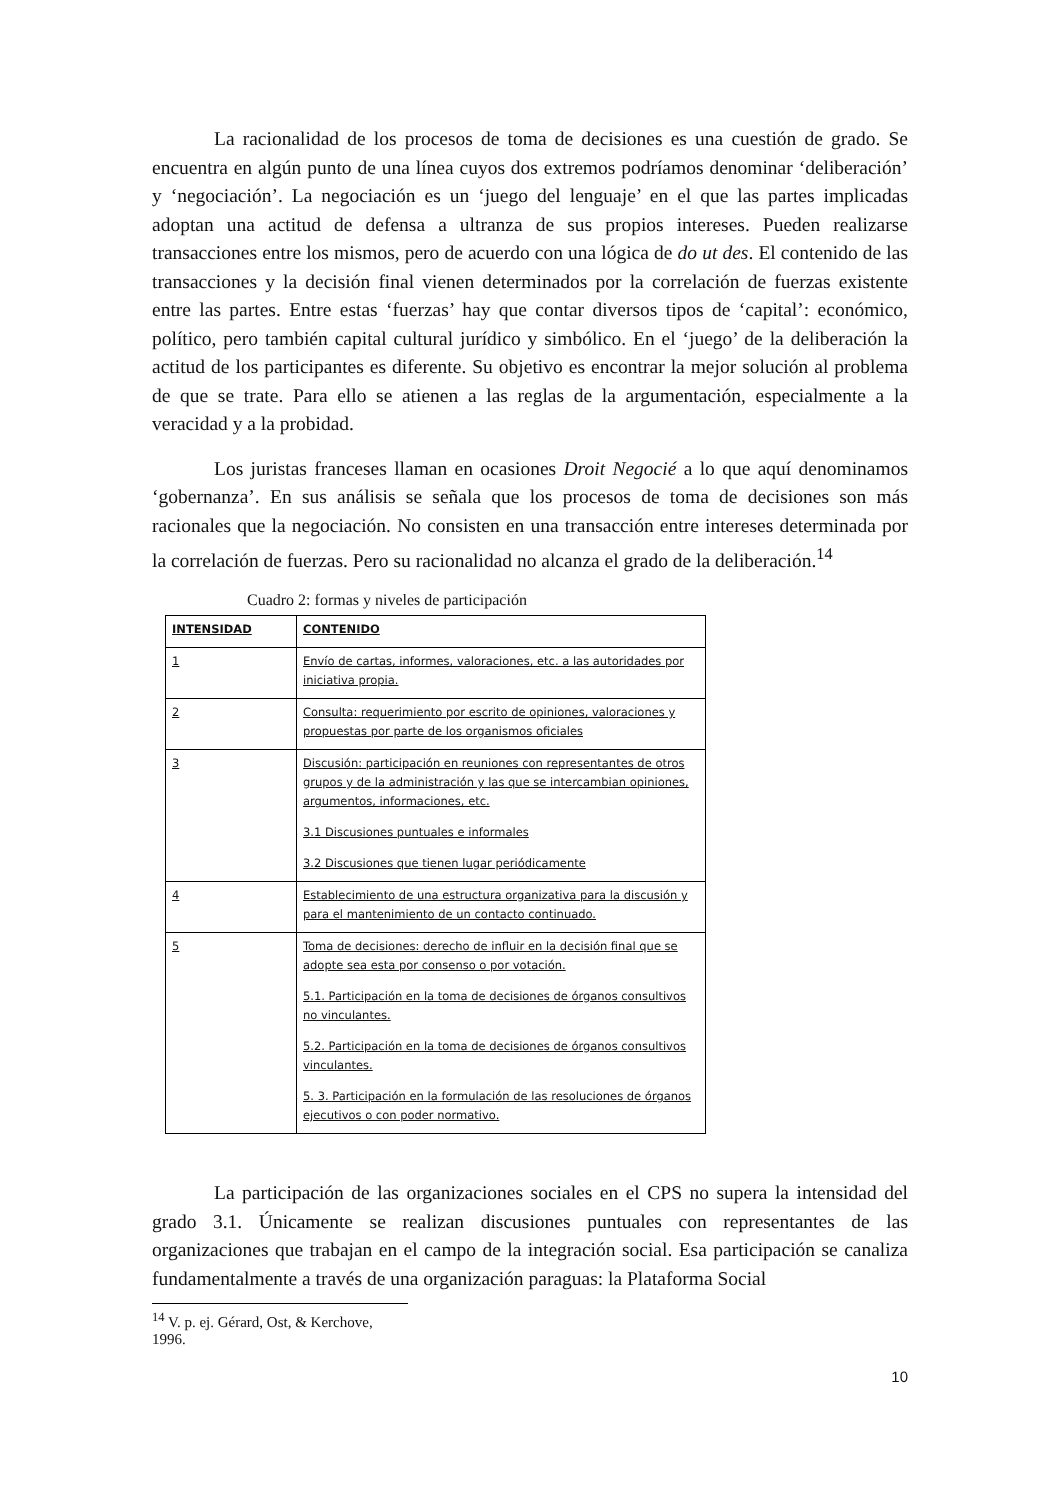La racionalidad de los procesos de toma de decisiones es una cuestión de grado. Se encuentra en algún punto de una línea cuyos dos extremos podríamos denominar ‘deliberación’ y ‘negociación’. La negociación es un ‘juego del lenguaje’ en el que las partes implicadas adoptan una actitud de defensa a ultranza de sus propios intereses. Pueden realizarse transacciones entre los mismos, pero de acuerdo con una lógica de do ut des. El contenido de las transacciones y la decisión final vienen determinados por la correlación de fuerzas existente entre las partes. Entre estas ‘fuerzas’ hay que contar diversos tipos de ‘capital’: económico, político, pero también capital cultural jurídico y simbólico. En el ‘juego’ de la deliberación la actitud de los participantes es diferente. Su objetivo es encontrar la mejor solución al problema de que se trate. Para ello se atienen a las reglas de la argumentación, especialmente a la veracidad y a la probidad.
Los juristas franceses llaman en ocasiones Droit Negocié a lo que aquí denominamos ‘gobernanza’. En sus análisis se señala que los procesos de toma de decisiones son más racionales que la negociación. No consisten en una transacción entre intereses determinada por la correlación de fuerzas. Pero su racionalidad no alcanza el grado de la deliberación.<sup>14</sup>
Cuadro 2: formas y niveles de participación
| INTENSIDAD | CONTENIDO |
| 1 | Envío de cartas, informes, valoraciones, etc. a las autoridades por iniciativa propia. |
| 2 | Consulta: requerimiento por escrito de opiniones, valoraciones y propuestas por parte de los organismos oficiales |
| 3 | Discusión: participación en reuniones con representantes de otros grupos y de la administración y las que se intercambian opiniones, argumentos, informaciones, etc. 3.1 Discusiones puntuales e informales 3.2 Discusiones que tienen lugar periódicamente |
| 4 | Establecimiento de una estructura organizativa para la discusión y para el mantenimiento de un contacto continuado. |
| 5 | Toma de decisiones: derecho de influir en la decisión final que se adopte sea esta por consenso o por votación. 5.1. Participación en la toma de decisiones de órganos consultivos no vinculantes. 5.2. Participación en la toma de decisiones de órganos consultivos vinculantes. 5. 3. Participación en la formulación de las resoluciones de órganos ejecutivos o con poder normativo. |
La participación de las organizaciones sociales en el CPS no supera la intensidad del grado 3.1. Únicamente se realizan discusiones puntuales con representantes de las organizaciones que trabajan en el campo de la integración social. Esa participación se canaliza fundamentalmente a través de una organización paraguas: la Plataforma Social
<sup>14</sup> V. p. ej. Gérard, Ost, & Kerchove, 1996.
10